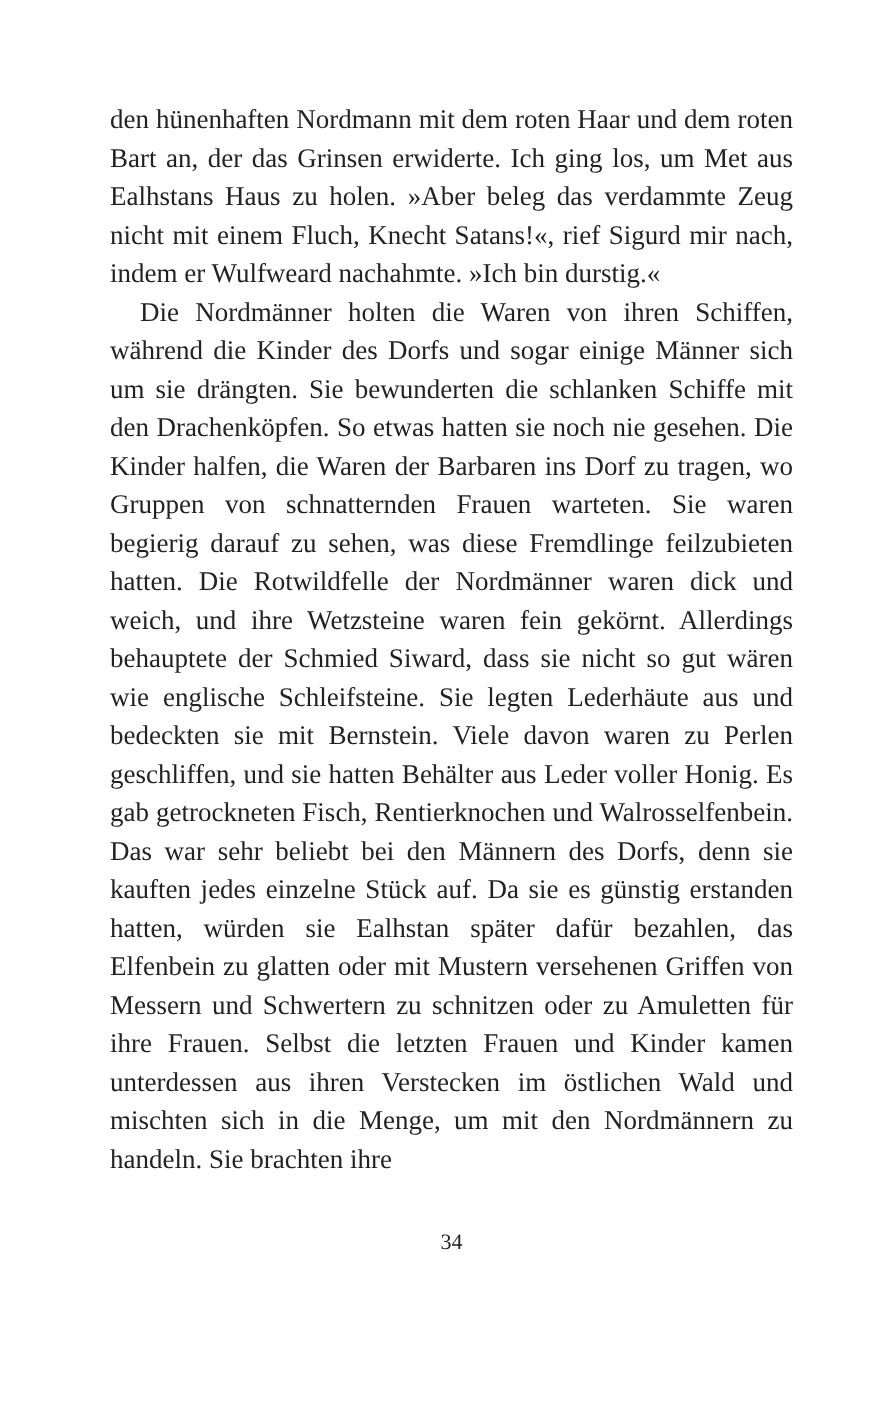den hünenhaften Nordmann mit dem roten Haar und dem roten Bart an, der das Grinsen erwiderte. Ich ging los, um Met aus Ealhstans Haus zu holen. »Aber beleg das verdammte Zeug nicht mit einem Fluch, Knecht Satans!«, rief Sigurd mir nach, indem er Wulfweard nachahmte. »Ich bin durstig.«
Die Nordmänner holten die Waren von ihren Schiffen, während die Kinder des Dorfs und sogar einige Männer sich um sie drängten. Sie bewunderten die schlanken Schiffe mit den Drachenköpfen. So etwas hatten sie noch nie gesehen. Die Kinder halfen, die Waren der Barbaren ins Dorf zu tragen, wo Gruppen von schnatternden Frauen warteten. Sie waren begierig darauf zu sehen, was diese Fremdlinge feilzubieten hatten. Die Rotwildfelle der Nordmänner waren dick und weich, und ihre Wetzsteine waren fein gekörnt. Allerdings behauptete der Schmied Siward, dass sie nicht so gut wären wie englische Schleifsteine. Sie legten Lederhäute aus und bedeckten sie mit Bernstein. Viele davon waren zu Perlen geschliffen, und sie hatten Behälter aus Leder voller Honig. Es gab getrockneten Fisch, Rentierknochen und Walrosselfenbein. Das war sehr beliebt bei den Männern des Dorfs, denn sie kauften jedes einzelne Stück auf. Da sie es günstig erstanden hatten, würden sie Ealhstan später dafür bezahlen, das Elfenbein zu glatten oder mit Mustern versehenen Griffen von Messern und Schwertern zu schnitzen oder zu Amuletten für ihre Frauen. Selbst die letzten Frauen und Kinder kamen unterdessen aus ihren Verstecken im östlichen Wald und mischten sich in die Menge, um mit den Nordmännern zu handeln. Sie brachten ihre
34